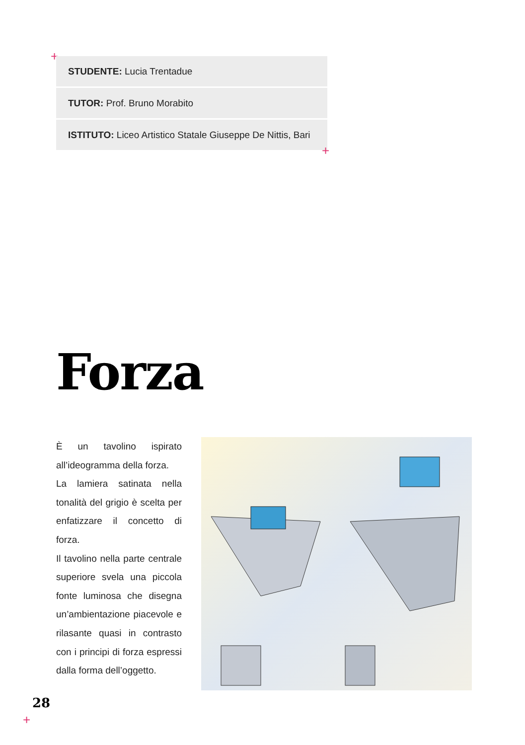+
STUDENTE: Lucia Trentadue
TUTOR: Prof. Bruno Morabito
ISTITUTO: Liceo Artistico Statale Giuseppe De Nittis, Bari
+
Forza
È un tavolino ispirato all’ideogramma della forza.
La lamiera satinata nella tonalità del grigio è scelta per enfatizzare il concetto di forza.
Il tavolino nella parte centrale superiore svela una piccola fonte luminosa che disegna un’ambientazione piacevole e rilasante quasi in contrasto con i principi di forza espressi dalla forma dell’oggetto.
28
+